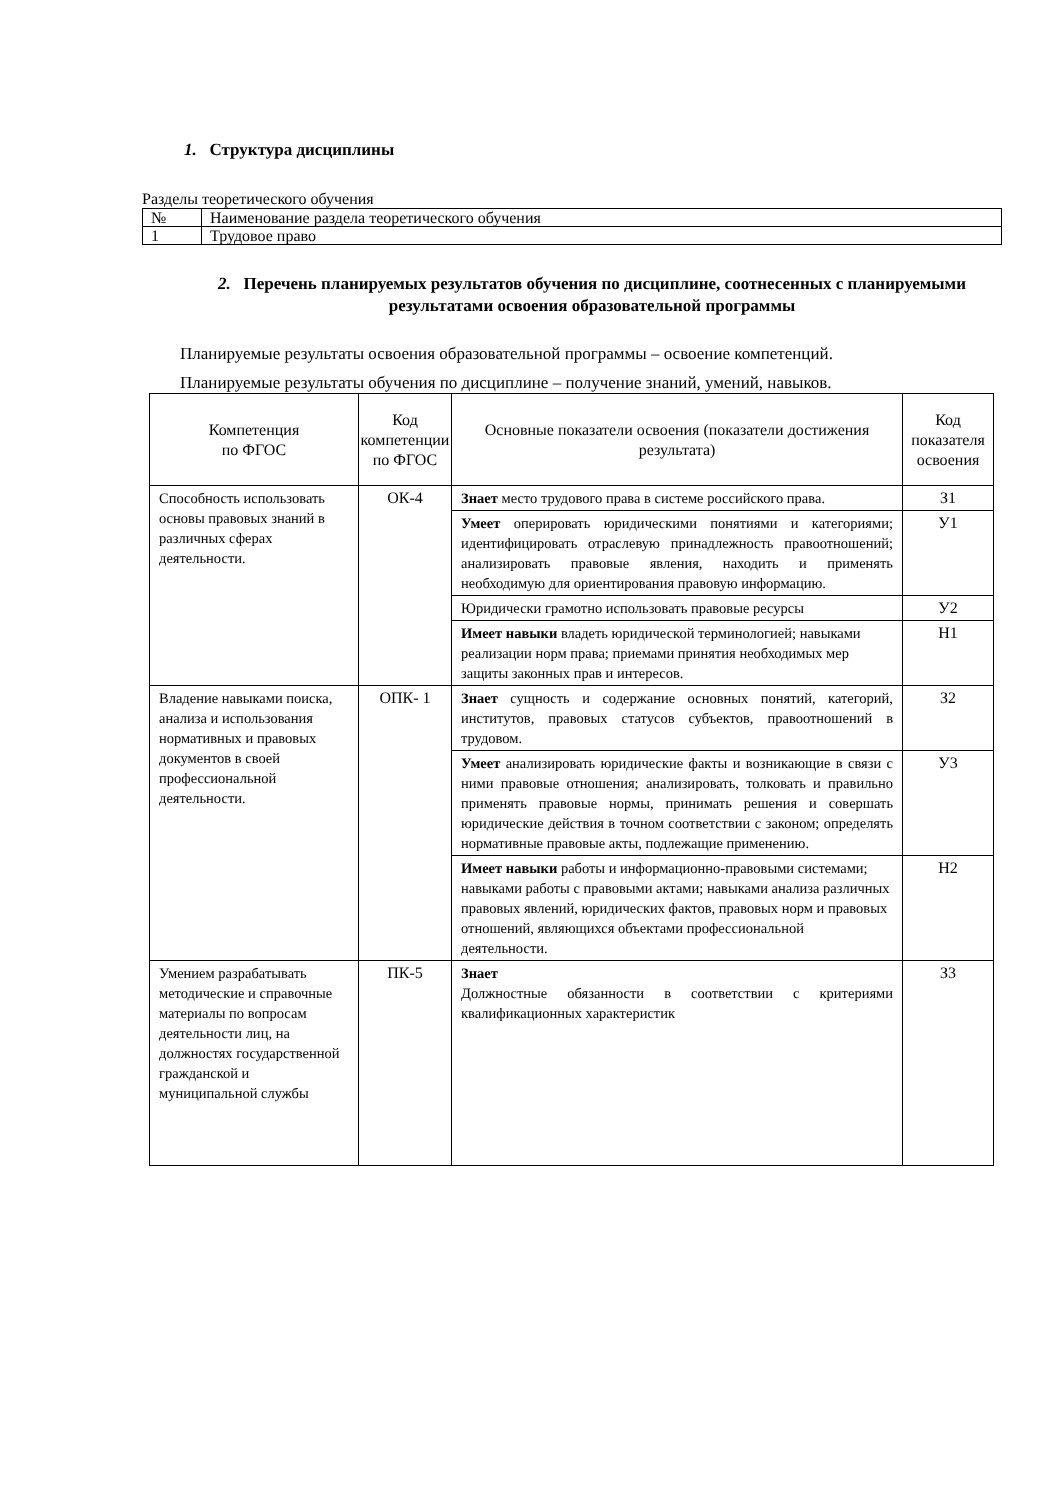1. Структура дисциплины
Разделы теоретического обучения
| № | Наименование раздела теоретического обучения |
| 1 | Трудовое право |
2. Перечень планируемых результатов обучения по дисциплине, соотнесенных с планируемыми результатами освоения образовательной программы
Планируемые результаты освоения образовательной программы – освоение компетенций.
Планируемые результаты обучения по дисциплине – получение знаний, умений, навыков.
| Компетенция по ФГОС | Код компетенции по ФГОС | Основные показатели освоения (показатели достижения результата) | Код показателя освоения |
| --- | --- | --- | --- |
| Способность использовать основы правовых знаний в различных сферах деятельности. | ОК-4 | Знает место трудового права в системе российского права. | З1 |
| | | Умеет оперировать юридическими понятиями и категориями; идентифицировать отраслевую принадлежность правоотношений; анализировать правовые явления, находить и применять необходимую для ориентирования правовую информацию. | У1 |
| | | Юридически грамотно использовать правовые ресурсы | У2 |
| | | Имеет навыки владеть юридической терминологией; навыками реализации норм права; приемами принятия необходимых мер защиты законных прав и интересов. | Н1 |
| Владение навыками поиска, анализа и использования нормативных и правовых документов в своей профессиональной деятельности. | ОПК- 1 | Знает сущность и содержание основных понятий, категорий, институтов, правовых статусов субъектов, правоотношений в трудовом. | З2 |
| | | Умеет анализировать юридические факты и возникающие в связи с ними правовые отношения; анализировать, толковать и правильно применять правовые нормы, принимать решения и совершать юридические действия в точном соответствии с законом; определять нормативные правовые акты, подлежащие применению. | У3 |
| | | Имеет навыки работы и информационно-правовыми системами; навыками работы с правовыми актами; навыками анализа различных правовых явлений, юридических фактов, правовых норм и правовых отношений, являющихся объектами профессиональной деятельности. | Н2 |
| Умением разрабатывать методические и справочные материалы по вопросам деятельности лиц, на должностях государственной гражданской и муниципальной службы | ПК-5 | Знает Должностные обязанности в соответствии с критериями квалификационных характеристик | З3 |